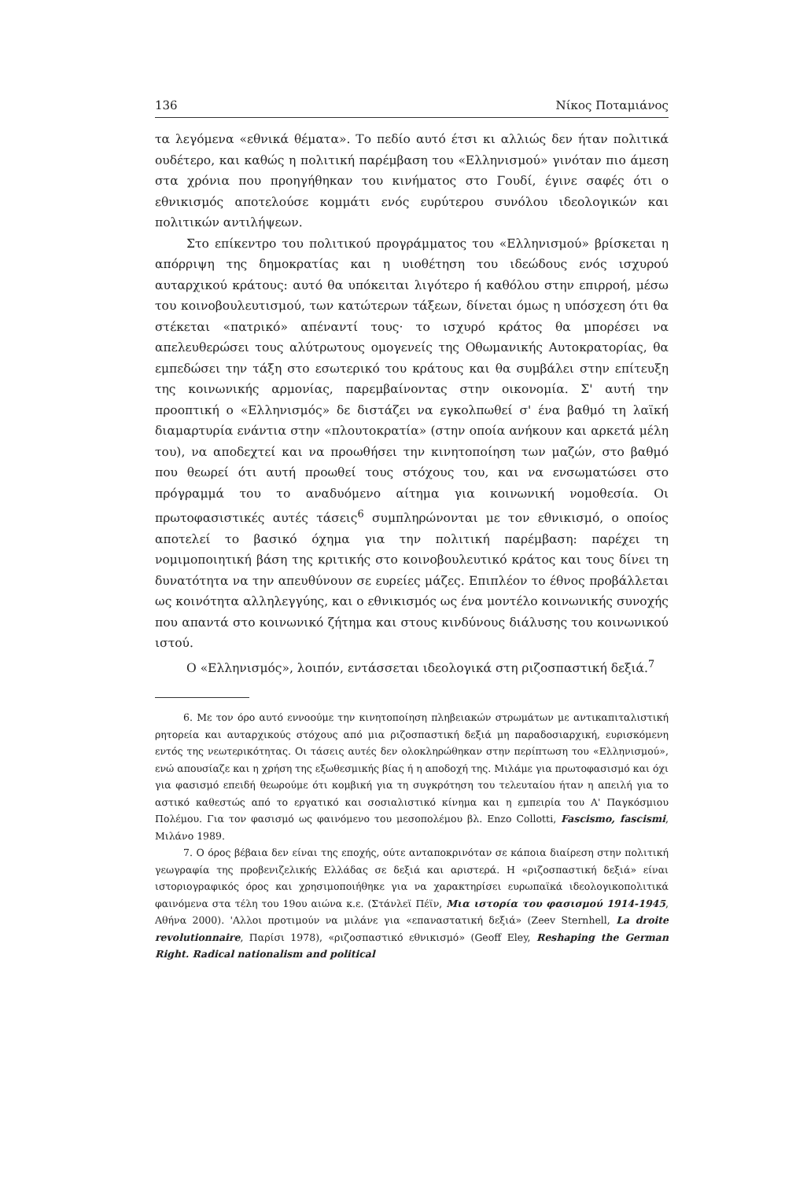136 Νίκος Ποταμιάνος
τα λεγόμενα «εθνικά θέματα». Το πεδίο αυτό έτσι κι αλλιώς δεν ήταν πολιτικά ουδέτερο, και καθώς η πολιτική παρέμβαση του «Ελληνισμού» γινόταν πιο άμεση στα χρόνια που προηγήθηκαν του κινήματος στο Γουδί, έγινε σαφές ότι ο εθνικισμός αποτελούσε κομμάτι ενός ευρύτερου συνόλου ιδεολογικών και πολιτικών αντιλήψεων.
Στο επίκεντρο του πολιτικού προγράμματος του «Ελληνισμού» βρίσκεται η απόρριψη της δημοκρατίας και η υιοθέτηση του ιδεώδους ενός ισχυρού αυταρχικού κράτους: αυτό θα υπόκειται λιγότερο ή καθόλου στην επιρροή, μέσω του κοινοβουλευτισμού, των κατώτερων τάξεων, δίνεται όμως η υπόσχεση ότι θα στέκεται «πατρικό» απέναντί τους· το ισχυρό κράτος θα μπορέσει να απελευθερώσει τους αλύτρωτους ομογενείς της Οθωμανικής Αυτοκρατορίας, θα εμπεδώσει την τάξη στο εσωτερικό του κράτους και θα συμβάλει στην επίτευξη της κοινωνικής αρμονίας, παρεμβαίνοντας στην οικονομία. Σ' αυτή την προοπτική ο «Ελληνισμός» δε διστάζει να εγκολπωθεί σ' ένα βαθμό τη λαϊκή διαμαρτυρία ενάντια στην «πλουτοκρατία» (στην οποία ανήκουν και αρκετά μέλη του), να αποδεχτεί και να προωθήσει την κινητοποίηση των μαζών, στο βαθμό που θεωρεί ότι αυτή προωθεί τους στόχους του, και να ενσωματώσει στο πρόγραμμά του το αναδυόμενο αίτημα για κοινωνική νομοθεσία. Οι πρωτοφασιστικές αυτές τάσεις<sup>6</sup> συμπληρώνονται με τον εθνικισμό, ο οποίος αποτελεί το βασικό όχημα για την πολιτική παρέμβαση: παρέχει τη νομιμοποιητική βάση της κριτικής στο κοινοβουλευτικό κράτος και τους δίνει τη δυνατότητα να την απευθύνουν σε ευρείες μάζες. Επιπλέον το έθνος προβάλλεται ως κοινότητα αλληλεγγύης, και ο εθνικισμός ως ένα μοντέλο κοινωνικής συνοχής που απαντά στο κοινωνικό ζήτημα και στους κινδύνους διάλυσης του κοινωνικού ιστού.
Ο «Ελληνισμός», λοιπόν, εντάσσεται ιδεολογικά στη ριζοσπαστική δεξιά.<sup>7</sup>
6. Με τον όρο αυτό εννοούμε την κινητοποίηση πληβειακών στρωμάτων με αντικαπιταλιστική ρητορεία και αυταρχικούς στόχους από μια ριζοσπαστική δεξιά μη παραδοσιαρχική, ευρισκόμενη εντός της νεωτερικότητας. Οι τάσεις αυτές δεν ολοκληρώθηκαν στην περίπτωση του «Ελληνισμού», ενώ απουσίαζε και η χρήση της εξωθεσμικής βίας ή η αποδοχή της. Μιλάμε για πρωτοφασισμό και όχι για φασισμό επειδή θεωρούμε ότι κομβική για τη συγκρότηση του τελευταίου ήταν η απειλή για το αστικό καθεστώς από το εργατικό και σοσιαλιστικό κίνημα και η εμπειρία του Α' Παγκόσμιου Πολέμου. Για τον φασισμό ως φαινόμενο του μεσοπολέμου βλ. Enzo Collotti, Fascismo, fascismi, Μιλάνο 1989.
7. Ο όρος βέβαια δεν είναι της εποχής, ούτε ανταποκρινόταν σε κάποια διαίρεση στην πολιτική γεωγραφία της προβενιζελικής Ελλάδας σε δεξιά και αριστερά. Η «ριζοσπαστική δεξιά» είναι ιστοριογραφικός όρος και χρησιμοποιήθηκε για να χαρακτηρίσει ευρωπαϊκά ιδεολογικοπολιτικά φαινόμενα στα τέλη του 19ου αιώνα κ.ε. (Στάνλεϊ Πέϊν, Μια ιστορία του φασισμού 1914-1945, Αθήνα 2000). 'Αλλοι προτιμούν να μιλάνε για «επαναστατική δεξιά» (Zeev Sternhell, La droite revolutionnaire, Παρίσι 1978), «ριζοσπαστικό εθνικισμό» (Geoff Eley, Reshaping the German Right. Radical nationalism and political